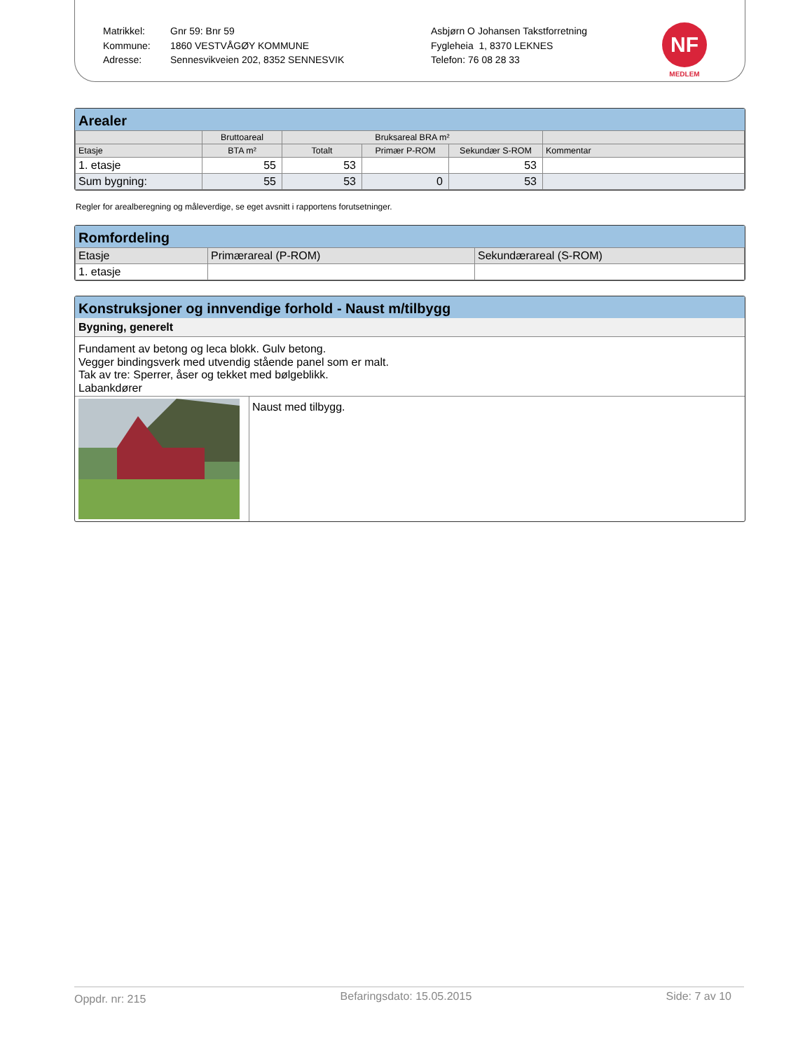Matrikkel:
Kommune:
Adresse:
Gnr 59: Bnr 59
1860 VESTVÅGØY KOMMUNE
Sennesvikveien 202, 8352 SENNESVIK
Asbjørn O Johansen Takstforretning
Fygleheia 1, 8370 LEKNES
Telefon: 76 08 28 33
NF
MEDLEM
Arealer
| | Bruttoareal | Bruksareal BRA m² | | | |
| --- | --- | --- | --- | --- | --- |
| Etasje | BTA m² | Totalt | Primær P-ROM | Sekundær S-ROM | Kommentar |
| 1. etasje | 55 | 53 | | 53 | |
| Sum bygning: | 55 | 53 | 0 | 53 | |
Regler for arealberegning og måleverdige, se eget avsnitt i rapportens forutsetninger.
Romfordeling
| Etasje | Primærareal (P-ROM) | Sekundærareal (S-ROM) |
| 1. etasje | | |
Konstruksjoner og innvendige forhold - Naust m/tilbygg
Bygning, generelt
Fundament av betong og leca blokk. Gulv betong.
Vegger bindingsverk med utvendig stående panel som er malt.
Tak av tre: Sperrer, åser og tekket med bølgeblikk.
Labankdører
Naust med tilbygg.
Oppdr. nr: 215 Befaringsdato: 15.05.2015 Side: 7 av 10